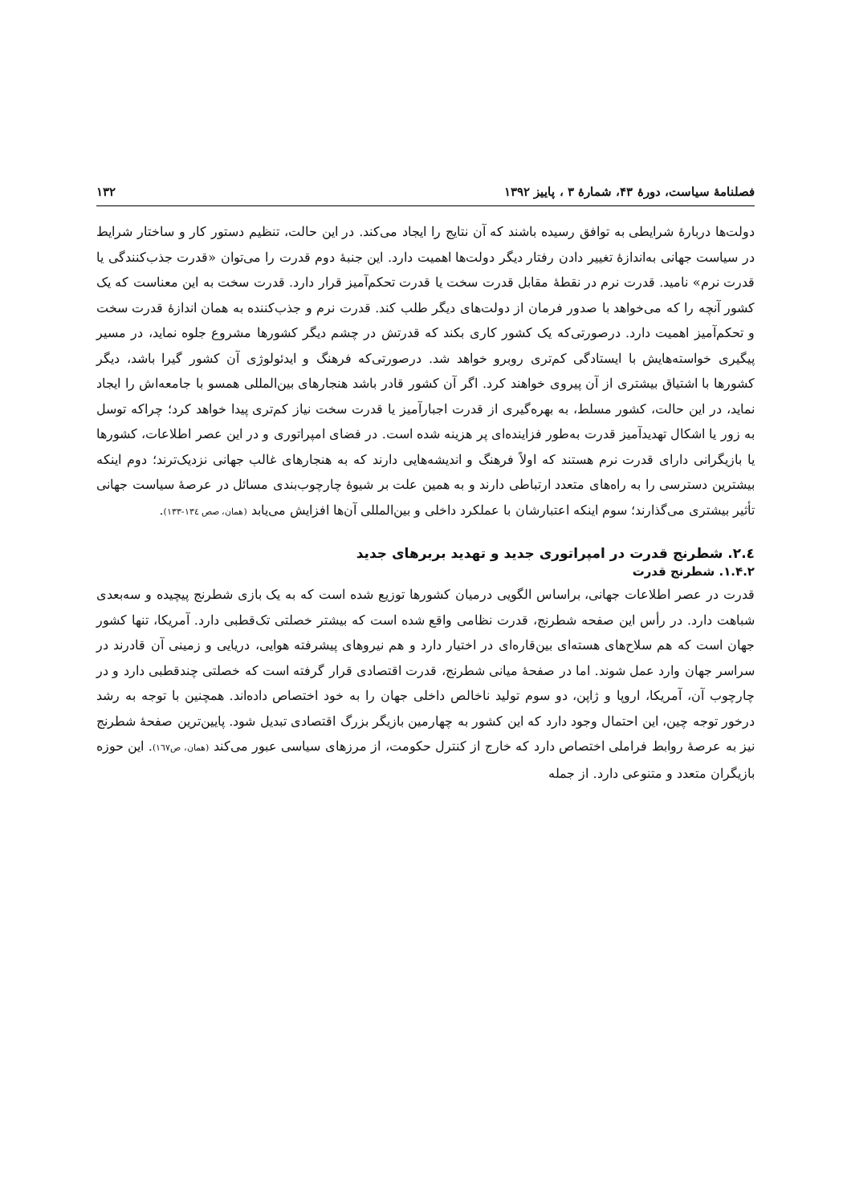فصلنامهٔ سیاست، دورهٔ ۴۳، شمارهٔ ۳ ، پاییز ۱۳۹۲ ۱۳۲
دولت‌ها دربارهٔ شرایطی به توافق رسیده باشند که آن نتایج را ایجاد می‌کند. در این حالت، تنظیم دستور کار و ساختار شرایط در سیاست جهانی به‌اندازهٔ تغییر دادن رفتار دیگر دولت‌ها اهمیت دارد. این جنبهٔ دوم قدرت را می‌توان «قدرت جذب‌کنندگی یا قدرت نرم» نامید. قدرت نرم در نقطهٔ مقابل قدرت سخت یا قدرت تحکم‌آمیز قرار دارد. قدرت سخت به این معناست که یک کشور آنچه را که می‌خواهد با صدور فرمان از دولت‌های دیگر طلب کند. قدرت نرم و جذب‌کننده به همان اندازهٔ قدرت سخت و تحکم‌آمیز اهمیت دارد. درصورتی‌که یک کشور کاری بکند که قدرتش در چشم دیگر کشورها مشروع جلوه نماید، در مسیر پیگیری خواسته‌هایش با ایستادگی کم‌تری روبرو خواهد شد. درصورتی‌که فرهنگ و ایدئولوژی آن کشور گیرا باشد، دیگر کشورها با اشتیاق بیشتری از آن پیروی خواهند کرد. اگر آن کشور قادر باشد هنجارهای بین‌المللی همسو با جامعه‌اش را ایجاد نماید، در این حالت، کشور مسلط، به بهره‌گیری از قدرت اجبارآمیز یا قدرت سخت نیاز کم‌تری پیدا خواهد کرد؛ چراکه توسل به زور یا اشکال تهدیدآمیز قدرت به‌طور فزاینده‌ای پر هزینه شده است. در فضای امپراتوری و در این عصر اطلاعات، کشورها یا بازیگرانی دارای قدرت نرم هستند که اولاً فرهنگ و اندیشه‌هایی دارند که به هنجارهای غالب جهانی نزدیک‌ترند؛ دوم اینکه بیشترین دسترسی را به راه‌های متعدد ارتباطی دارند و به همین علت بر شیوهٔ چارچوب‌بندی مسائل در عرصهٔ سیاست جهانی تأثیر بیشتری می‌گذارند؛ سوم اینکه اعتبارشان با عملکرد داخلی و بین‌المللی آن‌ها افزایش می‌یابد (همان، صص ١٣٤-١٣٣).
٢.٤. شطرنج قدرت در امپراتوری جدید و تهدید بربرهای جدید
۱.۴.۲. شطرنج قدرت
قدرت در عصر اطلاعات جهانی، براساس الگویی درمیان کشورها توزیع شده است که به یک بازی شطرنج پیچیده و سه‌بعدی شباهت دارد. در رأس این صفحه شطرنج، قدرت نظامی واقع شده است که بیشتر خصلتی تک‌قطبی دارد. آمریکا، تنها کشور جهان است که هم سلاح‌های هسته‌ای بین‌قاره‌ای در اختیار دارد و هم نیروهای پیشرفته هوایی، دریایی و زمینی آن قادرند در سراسر جهان وارد عمل شوند. اما در صفحهٔ میانی شطرنج، قدرت اقتصادی قرار گرفته است که خصلتی چندقطبی دارد و در چارچوب آن، آمریکا، اروپا و ژاپن، دو سوم تولید ناخالص داخلی جهان را به خود اختصاص داده‌اند. همچنین با توجه به رشد درخور توجه چین، این احتمال وجود دارد که این کشور به چهارمین بازیگر بزرگ اقتصادی تبدیل شود. پایین‌ترین صفحهٔ شطرنج نیز به عرصهٔ روابط فراملی اختصاص دارد که خارج از کنترل حکومت، از مرزهای سیاسی عبور می‌کند (همان، ص١٦٧). این حوزه بازیگران متعدد و متنوعی دارد. از جمله